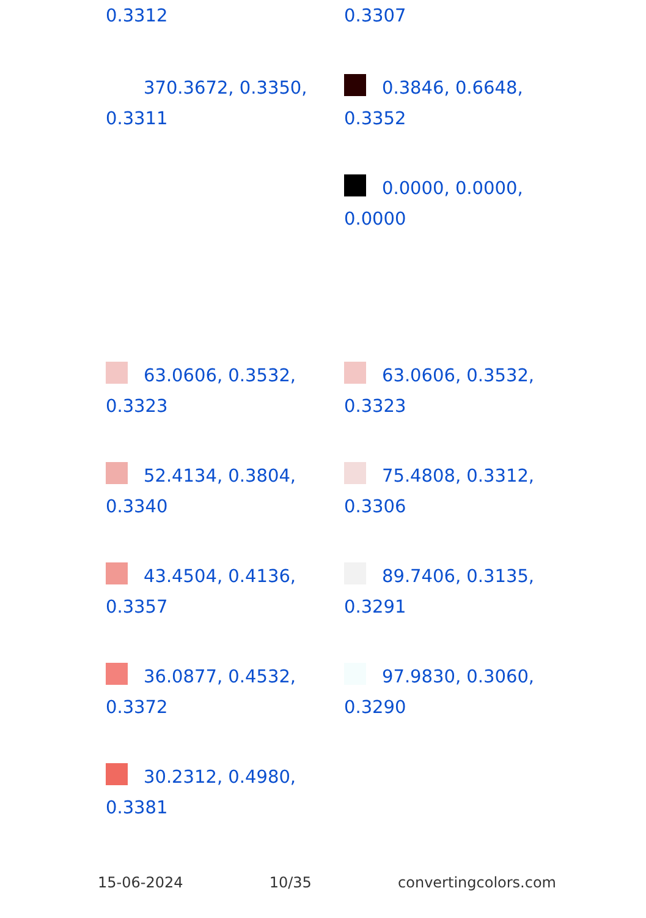0.3312 0.3307
370.3672, 0.3350, 0.3311
0.3846, 0.6648, 0.3352
0.0000, 0.0000, 0.0000
63.0606, 0.3532, 0.3323
63.0606, 0.3532, 0.3323
52.4134, 0.3804, 0.3340
75.4808, 0.3312, 0.3306
43.4504, 0.4136, 0.3357
89.7406, 0.3135, 0.3291
36.0877, 0.4532, 0.3372
97.9830, 0.3060, 0.3290
30.2312, 0.4980, 0.3381
15-06-2024 10/35 convertingcolors.com